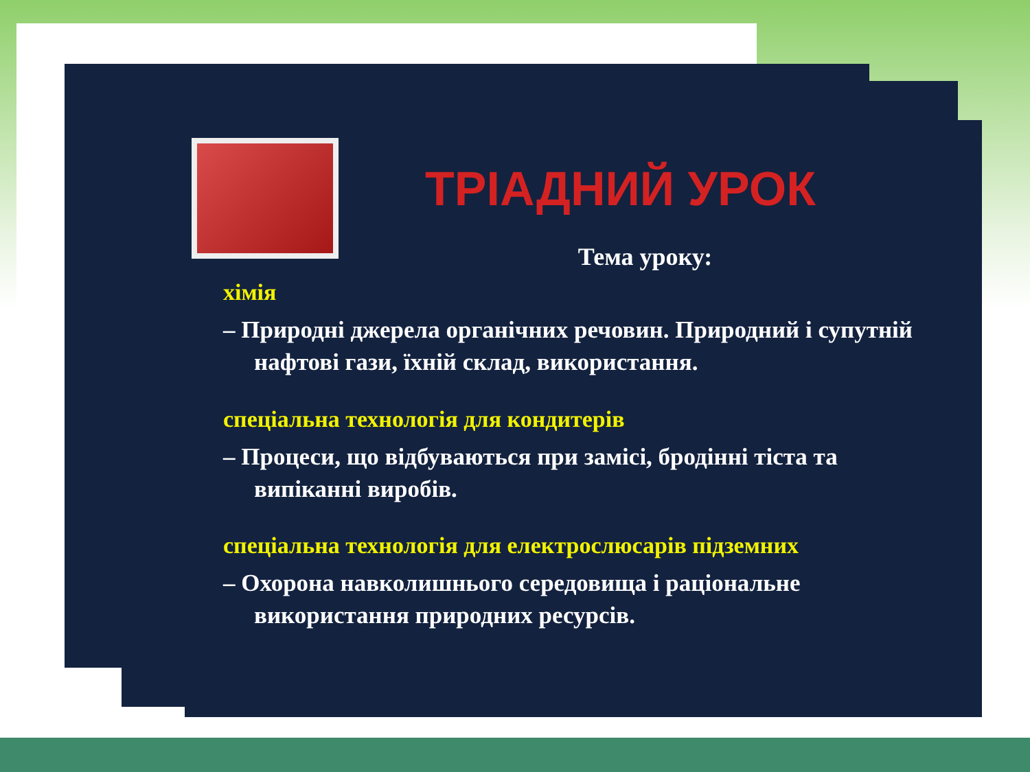ТРІАДНИЙ УРОК
Тема уроку:
хімія
– Природні джерела органічних речовин. Природний і супутній нафтові гази, їхній склад, використання.
спеціальна технологія для кондитерів
– Процеси, що відбуваються при замісі, бродінні тіста та випіканні виробів.
спеціальна технологія для електрослюсарів підземних
– Охорона навколишнього середовища і раціональне використання природних ресурсів.